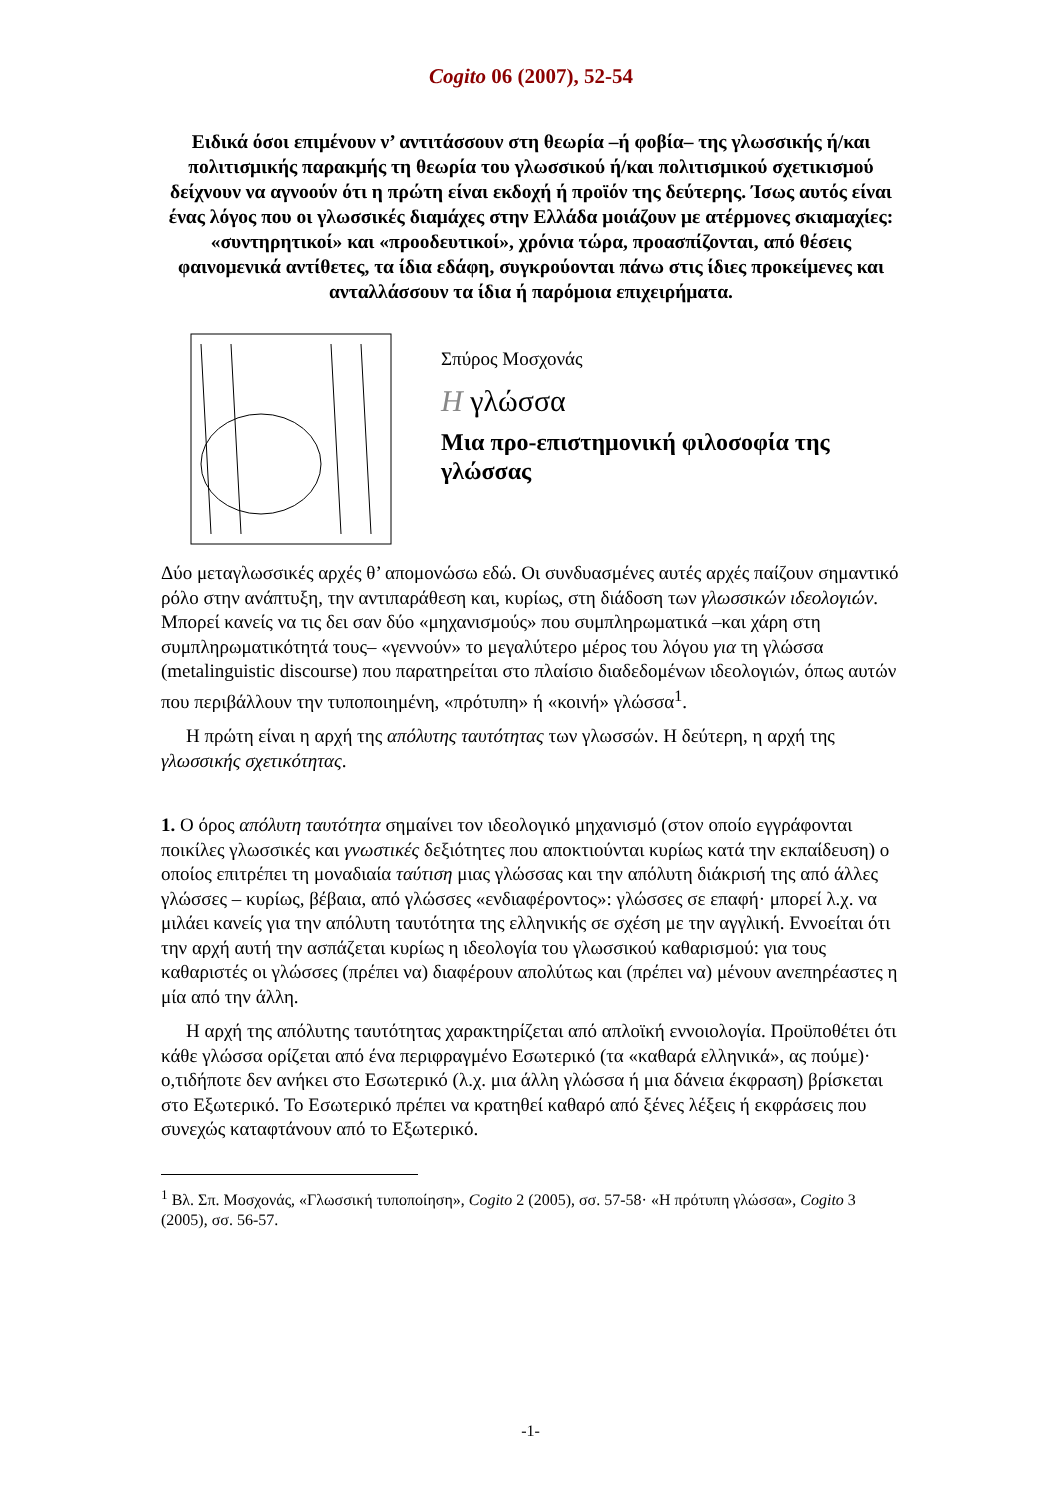Cogito 06 (2007), 52-54
Ειδικά όσοι επιμένουν ν’ αντιτάσσουν στη θεωρία –ή φοβία– της γλωσσικής ή/και πολιτισμικής παρακμής τη θεωρία του γλωσσικού ή/και πολιτισμικού σχετικισμού δείχνουν να αγνοούν ότι η πρώτη είναι εκδοχή ή προϊόν της δεύτερης. Ίσως αυτός είναι ένας λόγος που οι γλωσσικές διαμάχες στην Ελλάδα μοιάζουν με ατέρμονες σκιαμαχίες: «συντηρητικοί» και «προοδευτικοί», χρόνια τώρα, προασπίζονται, από θέσεις φαινομενικά αντίθετες, τα ίδια εδάφη, συγκρούονται πάνω στις ίδιες προκείμενες και ανταλλάσσουν τα ίδια ή παρόμοια επιχειρήματα.
Σπύρος Μοσχονάς
Η γλώσσα
Μια προ-επιστημονική φιλοσοφία της γλώσσας
Δύο μεταγλωσσικές αρχές θ’ απομονώσω εδώ. Οι συνδυασμένες αυτές αρχές παίζουν σημαντικό ρόλο στην ανάπτυξη, την αντιπαράθεση και, κυρίως, στη διάδοση των γλωσσικών ιδεολογιών. Μπορεί κανείς να τις δει σαν δύο «μηχανισμούς» που συμπληρωματικά –και χάρη στη συμπληρωματικότητά τους– «γεννούν» το μεγαλύτερο μέρος του λόγου για τη γλώσσα (metalinguistic discourse) που παρατηρείται στο πλαίσιο διαδεδομένων ιδεολογιών, όπως αυτών που περιβάλλουν την τυποποιημένη, «πρότυπη» ή «κοινή» γλώσσα<sup>1</sup>.
Η πρώτη είναι η αρχή της απόλυτης ταυτότητας των γλωσσών. Η δεύτερη, η αρχή της γλωσσικής σχετικότητας.
1. Ο όρος απόλυτη ταυτότητα σημαίνει τον ιδεολογικό μηχανισμό (στον οποίο εγγράφονται ποικίλες γλωσσικές και γνωστικές δεξιότητες που αποκτιούνται κυρίως κατά την εκπαίδευση) ο οποίος επιτρέπει τη μοναδιαία ταύτιση μιας γλώσσας και την απόλυτη διάκρισή της από άλλες γλώσσες – κυρίως, βέβαια, από γλώσσες «ενδιαφέροντος»: γλώσσες σε επαφή· μπορεί λ.χ. να μιλάει κανείς για την απόλυτη ταυτότητα της ελληνικής σε σχέση με την αγγλική. Εννοείται ότι την αρχή αυτή την ασπάζεται κυρίως η ιδεολογία του γλωσσικού καθαρισμού: για τους καθαριστές οι γλώσσες (πρέπει να) διαφέρουν απολύτως και (πρέπει να) μένουν ανεπηρέαστες η μία από την άλλη.
Η αρχή της απόλυτης ταυτότητας χαρακτηρίζεται από απλοϊκή εννοιολογία. Προϋποθέτει ότι κάθε γλώσσα ορίζεται από ένα περιφραγμένο Εσωτερικό (τα «καθαρά ελληνικά», ας πούμε)· ο,τιδήποτε δεν ανήκει στο Εσωτερικό (λ.χ. μια άλλη γλώσσα ή μια δάνεια έκφραση) βρίσκεται στο Εξωτερικό. Το Εσωτερικό πρέπει να κρατηθεί καθαρό από ξένες λέξεις ή εκφράσεις που συνεχώς καταφτάνουν από το Εξωτερικό.
<sup>1</sup> Βλ. Σπ. Μοσχονάς, «Γλωσσική τυποποίηση», Cogito 2 (2005), σσ. 57-58· «Η πρότυπη γλώσσα», Cogito 3 (2005), σσ. 56-57.
-1-